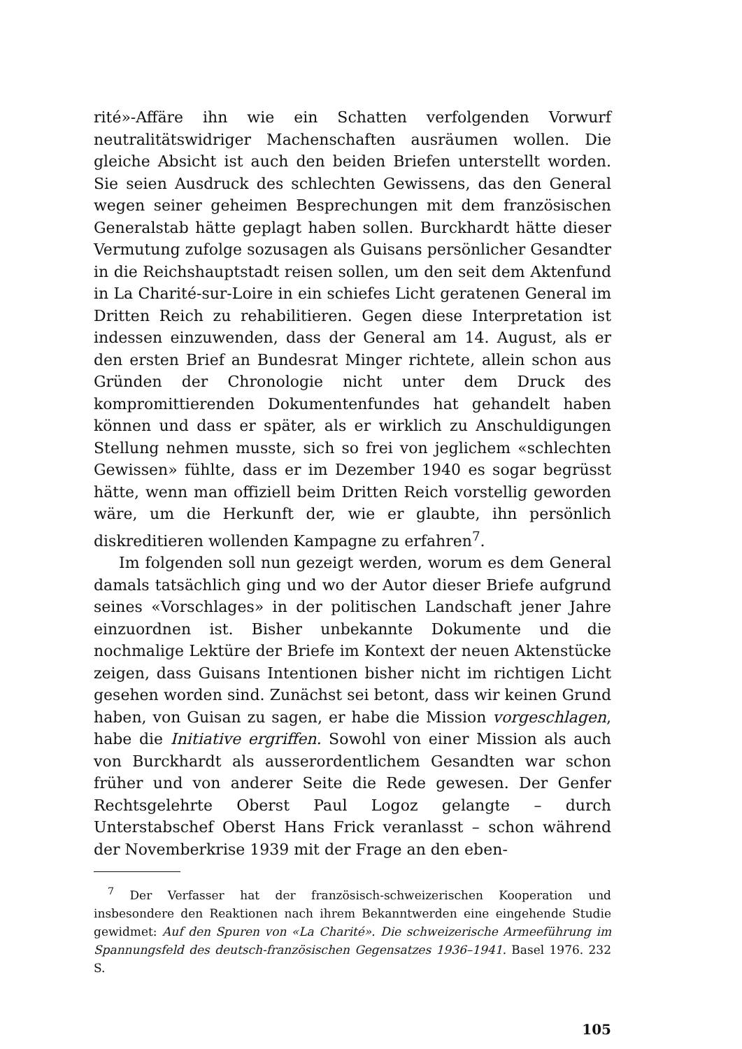rité»-Affäre ihn wie ein Schatten verfolgenden Vorwurf neutralitätswidriger Machenschaften ausräumen wollen. Die gleiche Absicht ist auch den beiden Briefen unterstellt worden. Sie seien Ausdruck des schlechten Gewissens, das den General wegen seiner geheimen Besprechungen mit dem französischen Generalstab hätte geplagt haben sollen. Burckhardt hätte dieser Vermutung zufolge sozusagen als Guisans persönlicher Gesandter in die Reichshauptstadt reisen sollen, um den seit dem Aktenfund in La Charité-sur-Loire in ein schiefes Licht geratenen General im Dritten Reich zu rehabilitieren. Gegen diese Interpretation ist indessen einzuwenden, dass der General am 14. August, als er den ersten Brief an Bundesrat Minger richtete, allein schon aus Gründen der Chronologie nicht unter dem Druck des kompromittierenden Dokumentenfundes hat gehandelt haben können und dass er später, als er wirklich zu Anschuldigungen Stellung nehmen musste, sich so frei von jeglichem «schlechten Gewissen» fühlte, dass er im Dezember 1940 es sogar begrüsst hätte, wenn man offiziell beim Dritten Reich vorstellig geworden wäre, um die Herkunft der, wie er glaubte, ihn persönlich diskreditieren wollenden Kampagne zu erfahren<sup>7</sup>.
Im folgenden soll nun gezeigt werden, worum es dem General damals tatsächlich ging und wo der Autor dieser Briefe aufgrund seines «Vorschlages» in der politischen Landschaft jener Jahre einzuordnen ist. Bisher unbekannte Dokumente und die nochmalige Lektüre der Briefe im Kontext der neuen Aktenstücke zeigen, dass Guisans Intentionen bisher nicht im richtigen Licht gesehen worden sind. Zunächst sei betont, dass wir keinen Grund haben, von Guisan zu sagen, er habe die Mission vorgeschlagen, habe die Initiative ergriffen. Sowohl von einer Mission als auch von Burckhardt als ausserordentlichem Gesandten war schon früher und von anderer Seite die Rede gewesen. Der Genfer Rechtsgelehrte Oberst Paul Logoz gelangte – durch Unterstabschef Oberst Hans Frick veranlasst – schon während der Novemberkrise 1939 mit der Frage an den eben-
<sup>7</sup> Der Verfasser hat der französisch-schweizerischen Kooperation und insbesondere den Reaktionen nach ihrem Bekanntwerden eine eingehende Studie gewidmet: Auf den Spuren von «La Charité». Die schweizerische Armeeführung im Spannungsfeld des deutsch-französischen Gegensatzes 1936–1941. Basel 1976. 232 S.
105